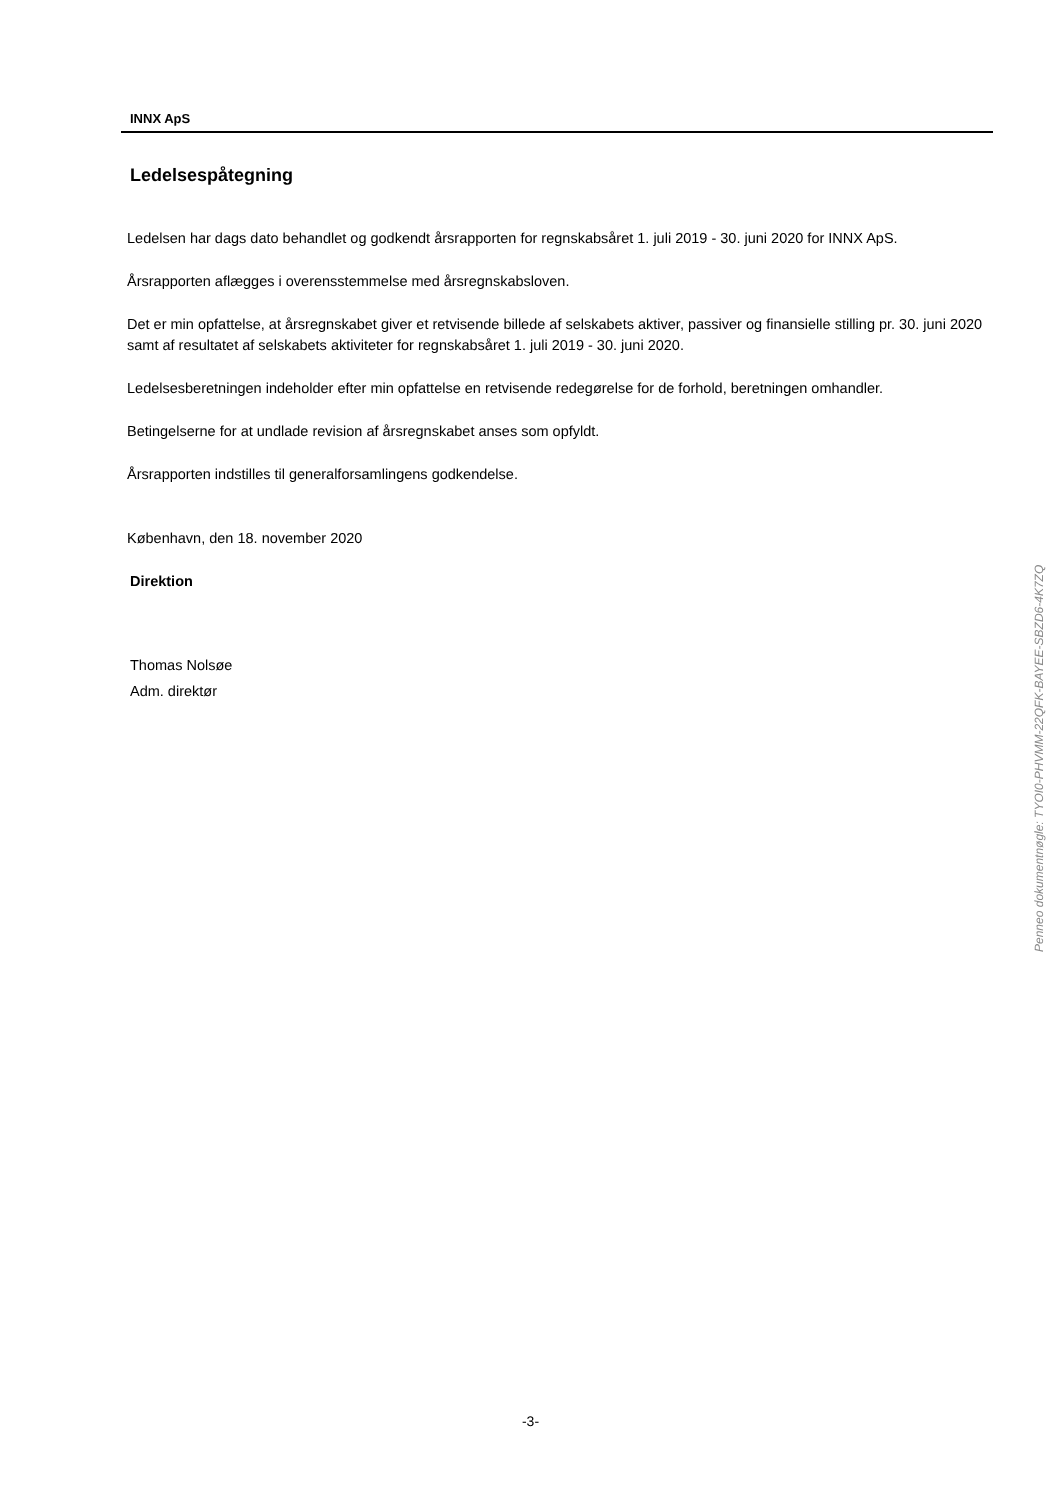INNX ApS
Ledelsespåtegning
Ledelsen har dags dato behandlet og godkendt årsrapporten for regnskabsåret 1. juli 2019 - 30. juni 2020 for INNX ApS.
Årsrapporten aflægges i overensstemmelse med årsregnskabsloven.
Det er min opfattelse, at årsregnskabet giver et retvisende billede af selskabets aktiver, passiver og finansielle stilling pr. 30. juni 2020 samt af resultatet af selskabets aktiviteter for regnskabsåret 1. juli 2019 - 30. juni 2020.
Ledelsesberetningen indeholder efter min opfattelse en retvisende redegørelse for de forhold, beretningen omhandler.
Betingelserne for at undlade revision af årsregnskabet anses som opfyldt.
Årsrapporten indstilles til generalforsamlingens godkendelse.
København, den 18. november 2020
Direktion
Thomas Nolsøe
Adm. direktør
Penneo dokumentnøgle: TYOI0-PHVMM-22QFK-BAYEE-SBZD6-4K7ZQ
-3-